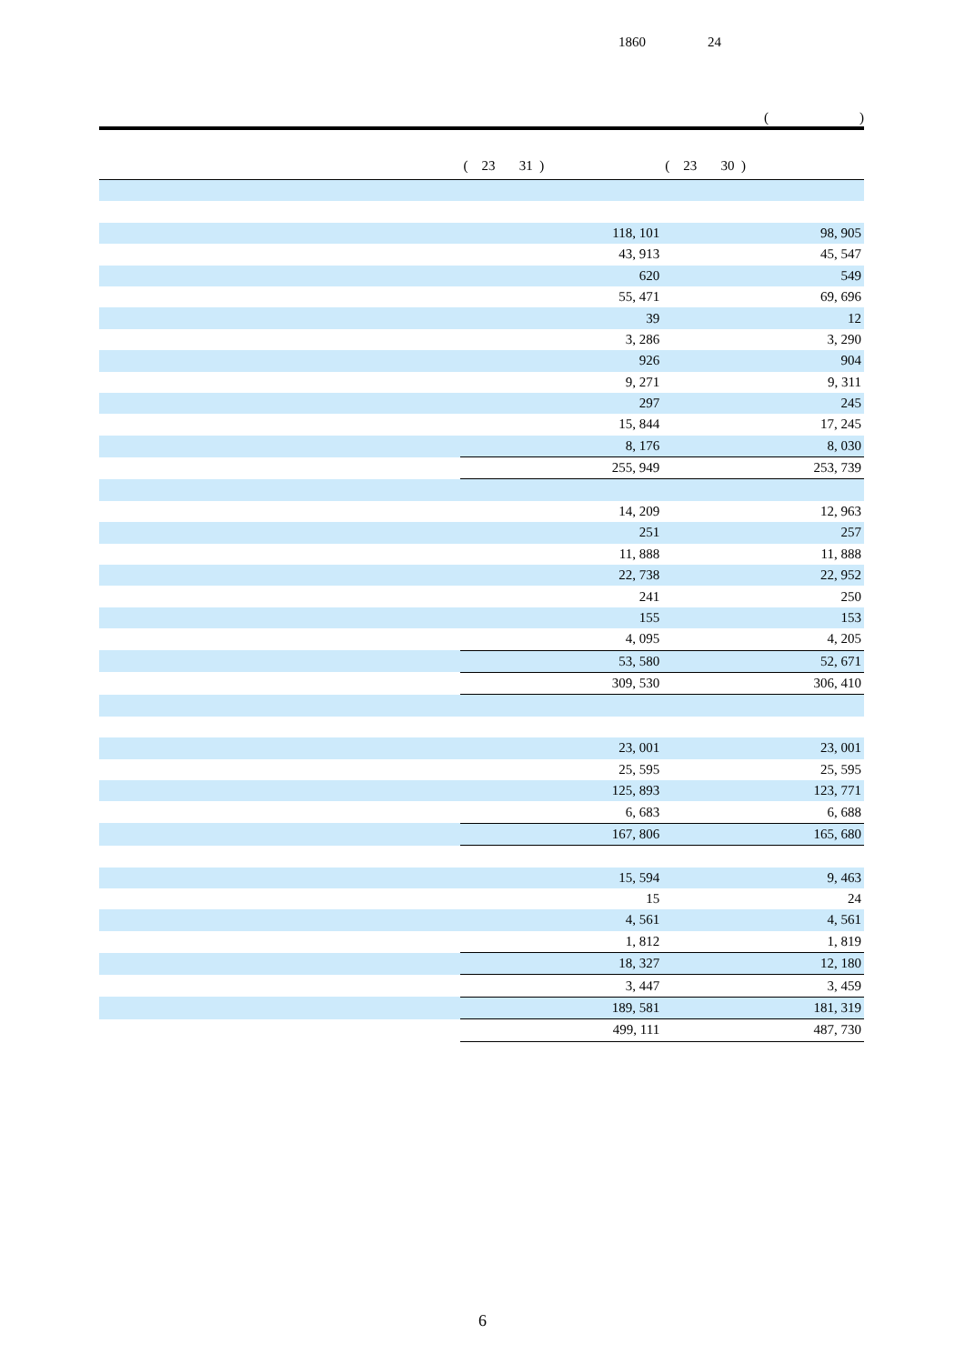1860 24
( )
| | ( 23 31 ) | ( 23 30 ) |
| --- | --- | --- |
| | 118, 101 | 98, 905 |
| | 43, 913 | 45, 547 |
| | 620 | 549 |
| | 55, 471 | 69, 696 |
| | 39 | 12 |
| | 3, 286 | 3, 290 |
| | 926 | 904 |
| | 9, 271 | 9, 311 |
| | 297 | 245 |
| | 15, 844 | 17, 245 |
| | 8, 176 | 8, 030 |
| | 255, 949 | 253, 739 |
| | 14, 209 | 12, 963 |
| | 251 | 257 |
| | 11, 888 | 11, 888 |
| | 22, 738 | 22, 952 |
| | 241 | 250 |
| | 155 | 153 |
| | 4, 095 | 4, 205 |
| | 53, 580 | 52, 671 |
| | 309, 530 | 306, 410 |
| | 23, 001 | 23, 001 |
| | 25, 595 | 25, 595 |
| | 125, 893 | 123, 771 |
| | 6, 683 | 6, 688 |
| | 167, 806 | 165, 680 |
| | 15, 594 | 9, 463 |
| | 15 | 24 |
| | 4, 561 | 4, 561 |
| | 1, 812 | 1, 819 |
| | 18, 327 | 12, 180 |
| | 3, 447 | 3, 459 |
| | 189, 581 | 181, 319 |
| | 499, 111 | 487, 730 |
6